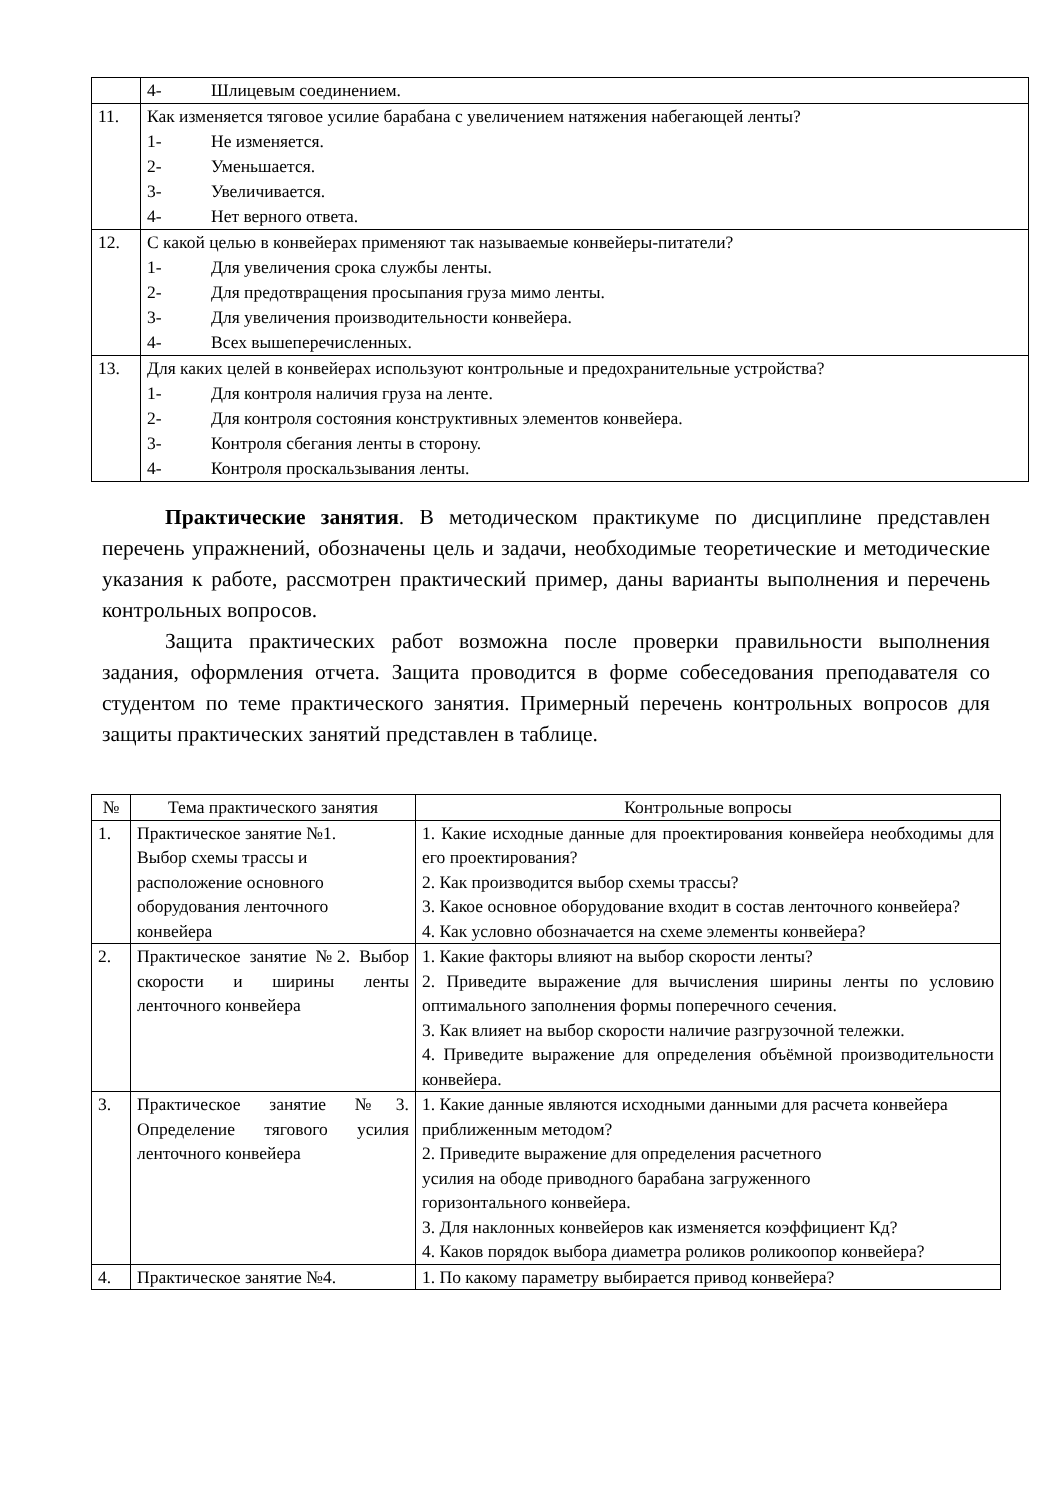| | 4- Шлицевым соединением. |
| 11. | Как изменяется тяговое усилие барабана с увеличением натяжения набегающей ленты? 1- Не изменяется. 2- Уменьшается. 3- Увеличивается. 4- Нет верного ответа. |
| 12. | С какой целью в конвейерах применяют так называемые конвейеры-питатели? 1- Для увеличения срока службы ленты. 2- Для предотвращения просыпания груза мимо ленты. 3- Для увеличения производительности конвейера. 4- Всех вышеперечисленных. |
| 13. | Для каких целей в конвейерах используют контрольные и предохранительные устройства? 1- Для контроля наличия груза на ленте. 2- Для контроля состояния конструктивных элементов конвейера. 3- Контроля сбегания ленты в сторону. 4- Контроля проскальзывания ленты. |
Практические занятия. В методическом практикуме по дисциплине представлен перечень упражнений, обозначены цель и задачи, необходимые теоретические и методические указания к работе, рассмотрен практический пример, даны варианты выполнения и перечень контрольных вопросов.
Защита практических работ возможна после проверки правильности выполнения задания, оформления отчета. Защита проводится в форме собеседования преподавателя со студентом по теме практического занятия. Примерный перечень контрольных вопросов для защиты практических занятий представлен в таблице.
| № | Тема практического занятия | Контрольные вопросы |
| --- | --- | --- |
| 1. | Практическое занятие №1. Выбор схемы трассы и расположение основного оборудования ленточного конвейера | 1. Какие исходные данные для проектирования конвейера необходимы для его проектирования? 2. Как производится выбор схемы трассы? 3. Какое основное оборудование входит в состав ленточного конвейера? 4. Как условно обозначается на схеме элементы конвейера? |
| 2. | Практическое занятие №2. Выбор скорости и ширины ленты ленточного конвейера | 1. Какие факторы влияют на выбор скорости ленты? 2. Приведите выражение для вычисления ширины ленты по условию оптимального заполнения формы поперечного сечения. 3. Как влияет на выбор скорости наличие разгрузочной тележки. 4. Приведите выражение для определения объёмной производительности конвейера. |
| 3. | Практическое занятие №3. Определение тягового усилия ленточного конвейера | 1. Какие данные являются исходными данными для расчета конвейера приближенным методом? 2. Приведите выражение для определения расчетного усилия на ободе приводного барабана загруженного горизонтального конвейера. 3. Для наклонных конвейеров как изменяется коэффициент Кд? 4. Каков порядок выбора диаметра роликов роликоопор конвейера? |
| 4. | Практическое занятие №4. | 1. По какому параметру выбирается привод конвейера? |